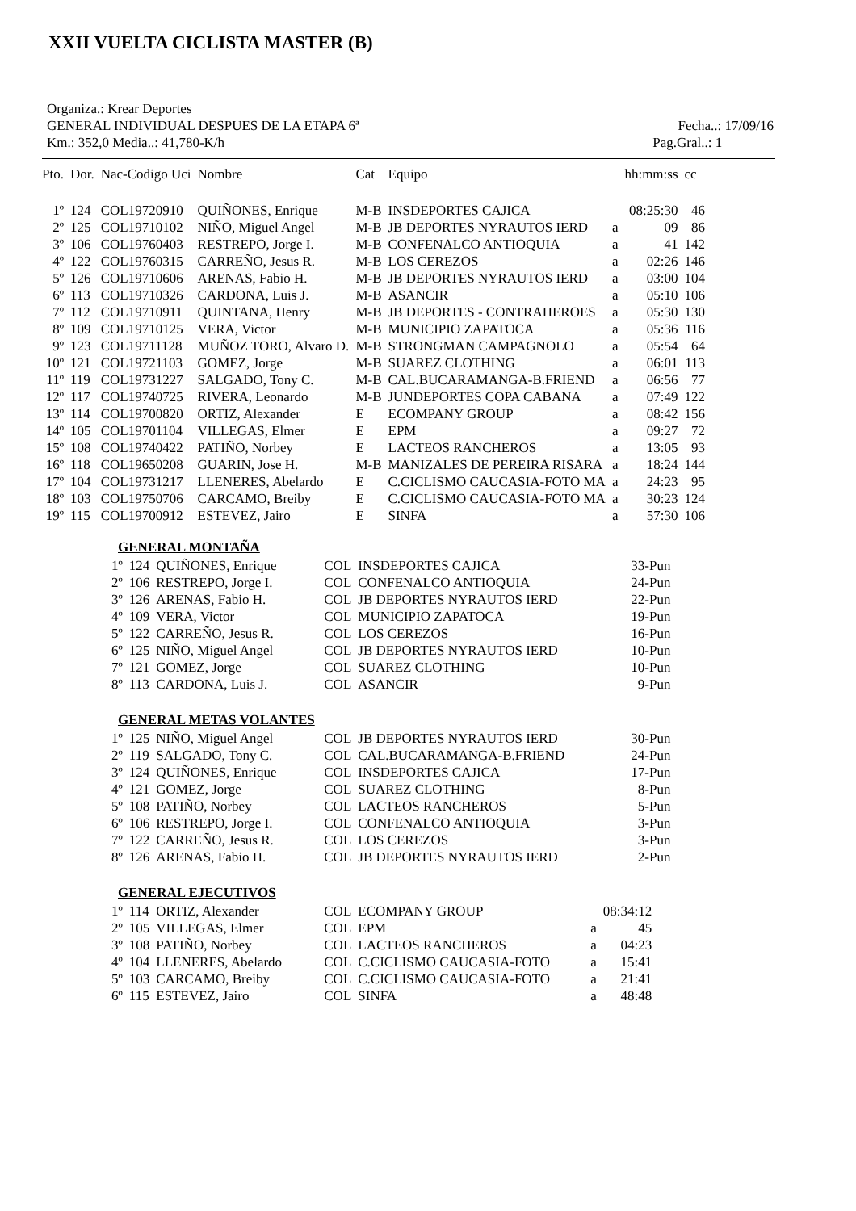XXII VUELTA CICLISTA MASTER (B)
Organiza.: Krear Deportes
GENERAL INDIVIDUAL DESPUES DE LA ETAPA 6ª Fecha..: 17/09/16
Km.: 352,0 Media..: 41,780-K/h Pag.Gral..: 1
| Pto. | Dor. | Nac-Codigo Uci | Nombre | Cat | Equipo | | hh:mm:ss | cc |
| --- | --- | --- | --- | --- | --- | --- | --- | --- |
| 1º | 124 | COL19720910 | QUIÑONES, Enrique | M-B | INSDEPORTES CAJICA | | 08:25:30 | 46 |
| 2º | 125 | COL19710102 | NIÑO, Miguel Angel | M-B | JB DEPORTES NYRAUTOS IERD | a | 09 | 86 |
| 3º | 106 | COL19760403 | RESTREPO, Jorge I. | M-B | CONFENALCO ANTIOQUIA | a | 41 | 142 |
| 4º | 122 | COL19760315 | CARREÑO, Jesus R. | M-B | LOS CEREZOS | a | 02:26 | 146 |
| 5º | 126 | COL19710606 | ARENAS, Fabio H. | M-B | JB DEPORTES NYRAUTOS IERD | a | 03:00 | 104 |
| 6º | 113 | COL19710326 | CARDONA, Luis J. | M-B | ASANCIR | a | 05:10 | 106 |
| 7º | 112 | COL19710911 | QUINTANA, Henry | M-B | JB DEPORTES - CONTRAHEROES | a | 05:30 | 130 |
| 8º | 109 | COL19710125 | VERA, Victor | M-B | MUNICIPIO ZAPATOCA | a | 05:36 | 116 |
| 9º | 123 | COL19711128 | MUÑOZ TORO, Alvaro D. | M-B | STRONGMAN CAMPAGNOLO | a | 05:54 | 64 |
| 10º | 121 | COL19721103 | GOMEZ, Jorge | M-B | SUAREZ CLOTHING | a | 06:01 | 113 |
| 11º | 119 | COL19731227 | SALGADO, Tony C. | M-B | CAL.BUCARAMANGA-B.FRIEND | a | 06:56 | 77 |
| 12º | 117 | COL19740725 | RIVERA, Leonardo | M-B | JUNDEPORTES COPA CABANA | a | 07:49 | 122 |
| 13º | 114 | COL19700820 | ORTIZ, Alexander | E | ECOMPANY GROUP | a | 08:42 | 156 |
| 14º | 105 | COL19701104 | VILLEGAS, Elmer | E | EPM | a | 09:27 | 72 |
| 15º | 108 | COL19740422 | PATIÑO, Norbey | E | LACTEOS RANCHEROS | a | 13:05 | 93 |
| 16º | 118 | COL19650208 | GUARIN, Jose H. | M-B | MANIZALES DE PEREIRA RISARA | a | 18:24 | 144 |
| 17º | 104 | COL19731217 | LLENERES, Abelardo | E | C.CICLISMO CAUCASIA-FOTO MA | a | 24:23 | 95 |
| 18º | 103 | COL19750706 | CARCAMO, Breiby | E | C.CICLISMO CAUCASIA-FOTO MA | a | 30:23 | 124 |
| 19º | 115 | COL19700912 | ESTEVEZ, Jairo | E | SINFA | a | 57:30 | 106 |
GENERAL MONTAÑA
| 1º | 124 | QUIÑONES, Enrique | COL | INSDEPORTES CAJICA | 33-Pun |
| 2º | 106 | RESTREPO, Jorge I. | COL | CONFENALCO ANTIOQUIA | 24-Pun |
| 3º | 126 | ARENAS, Fabio H. | COL | JB DEPORTES NYRAUTOS IERD | 22-Pun |
| 4º | 109 | VERA, Victor | COL | MUNICIPIO ZAPATOCA | 19-Pun |
| 5º | 122 | CARREÑO, Jesus R. | COL | LOS CEREZOS | 16-Pun |
| 6º | 125 | NIÑO, Miguel Angel | COL | JB DEPORTES NYRAUTOS IERD | 10-Pun |
| 7º | 121 | GOMEZ, Jorge | COL | SUAREZ CLOTHING | 10-Pun |
| 8º | 113 | CARDONA, Luis J. | COL | ASANCIR | 9-Pun |
GENERAL METAS VOLANTES
| 1º | 125 | NIÑO, Miguel Angel | COL | JB DEPORTES NYRAUTOS IERD | 30-Pun |
| 2º | 119 | SALGADO, Tony C. | COL | CAL.BUCARAMANGA-B.FRIEND | 24-Pun |
| 3º | 124 | QUIÑONES, Enrique | COL | INSDEPORTES CAJICA | 17-Pun |
| 4º | 121 | GOMEZ, Jorge | COL | SUAREZ CLOTHING | 8-Pun |
| 5º | 108 | PATIÑO, Norbey | COL | LACTEOS RANCHEROS | 5-Pun |
| 6º | 106 | RESTREPO, Jorge I. | COL | CONFENALCO ANTIOQUIA | 3-Pun |
| 7º | 122 | CARREÑO, Jesus R. | COL | LOS CEREZOS | 3-Pun |
| 8º | 126 | ARENAS, Fabio H. | COL | JB DEPORTES NYRAUTOS IERD | 2-Pun |
GENERAL EJECUTIVOS
| 1º | 114 | ORTIZ, Alexander | COL | ECOMPANY GROUP | | 08:34:12 |
| 2º | 105 | VILLEGAS, Elmer | COL | EPM | a | 45 |
| 3º | 108 | PATIÑO, Norbey | COL | LACTEOS RANCHEROS | a | 04:23 |
| 4º | 104 | LLENERES, Abelardo | COL | C.CICLISMO CAUCASIA-FOTO | a | 15:41 |
| 5º | 103 | CARCAMO, Breiby | COL | C.CICLISMO CAUCASIA-FOTO | a | 21:41 |
| 6º | 115 | ESTEVEZ, Jairo | COL | SINFA | a | 48:48 |